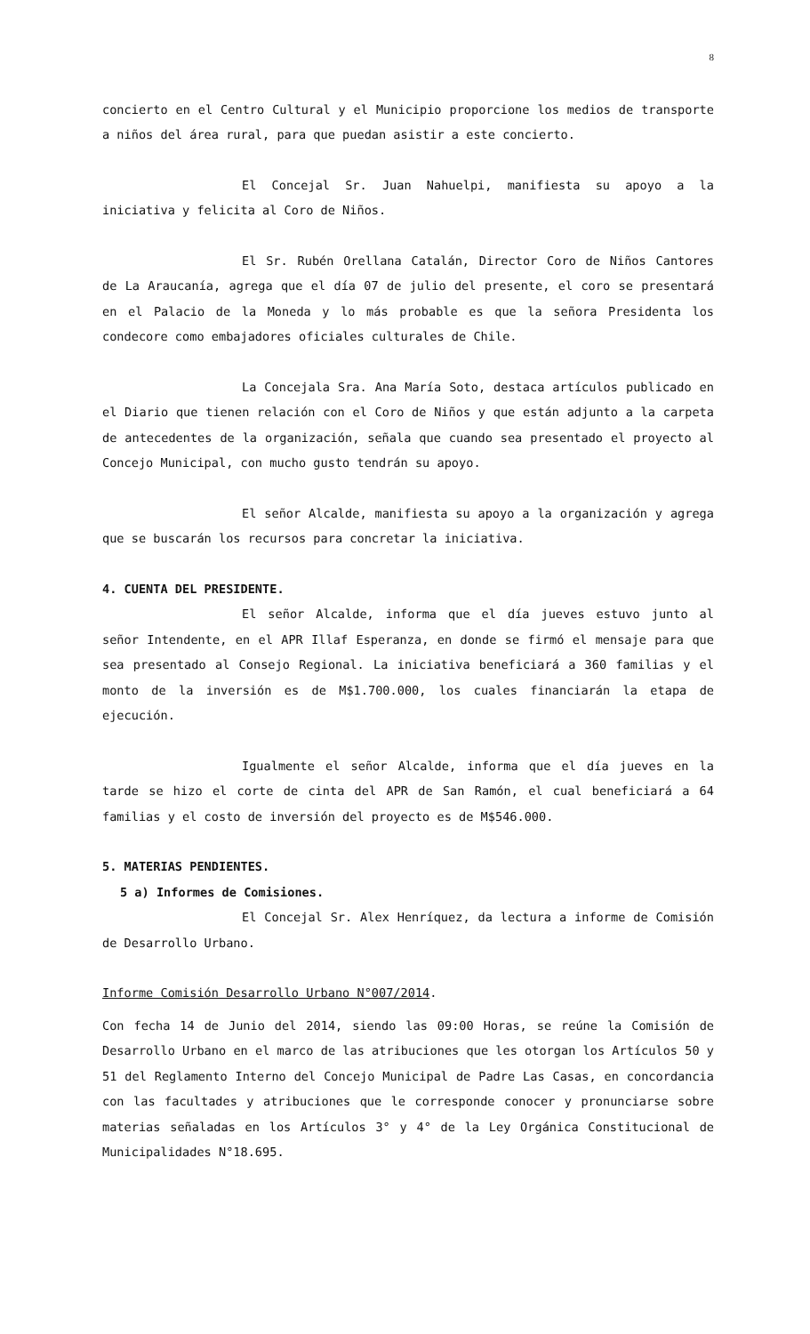8
concierto en el Centro Cultural y el Municipio proporcione los medios de transporte a niños del área rural, para que puedan asistir a este concierto.
El Concejal Sr. Juan Nahuelpi, manifiesta su apoyo a la iniciativa y felicita al Coro de Niños.
El Sr. Rubén Orellana Catalán, Director Coro de Niños Cantores de La Araucanía, agrega que el día 07 de julio del presente, el coro se presentará en el Palacio de la Moneda y lo más probable es que la señora Presidenta los condecore como embajadores oficiales culturales de Chile.
La Concejala Sra. Ana María Soto, destaca artículos publicado en el Diario que tienen relación con el Coro de Niños y que están adjunto a la carpeta de antecedentes de la organización, señala que cuando sea presentado el proyecto al Concejo Municipal, con mucho gusto tendrán su apoyo.
El señor Alcalde, manifiesta su apoyo a la organización y agrega que se buscarán los recursos para concretar la iniciativa.
4. CUENTA DEL PRESIDENTE.
El señor Alcalde, informa que el día jueves estuvo junto al señor Intendente, en el APR Illaf Esperanza, en donde se firmó el mensaje para que sea presentado al Consejo Regional. La iniciativa beneficiará a 360 familias y el monto de la inversión es de M$1.700.000, los cuales financiarán la etapa de ejecución.
Igualmente el señor Alcalde, informa que el día jueves en la tarde se hizo el corte de cinta del APR de San Ramón, el cual beneficiará a 64 familias y el costo de inversión del proyecto es de M$546.000.
5. MATERIAS PENDIENTES.
5 a) Informes de Comisiones.
El Concejal Sr. Alex Henríquez, da lectura a informe de Comisión de Desarrollo Urbano.
Informe Comisión Desarrollo Urbano N°007/2014.
Con fecha 14 de Junio del 2014, siendo las 09:00 Horas, se reúne la Comisión de Desarrollo Urbano en el marco de las atribuciones que les otorgan los Artículos 50 y 51 del Reglamento Interno del Concejo Municipal de Padre Las Casas, en concordancia con las facultades y atribuciones que le corresponde conocer y pronunciarse sobre materias señaladas en los Artículos 3° y 4° de la Ley Orgánica Constitucional de Municipalidades N°18.695.